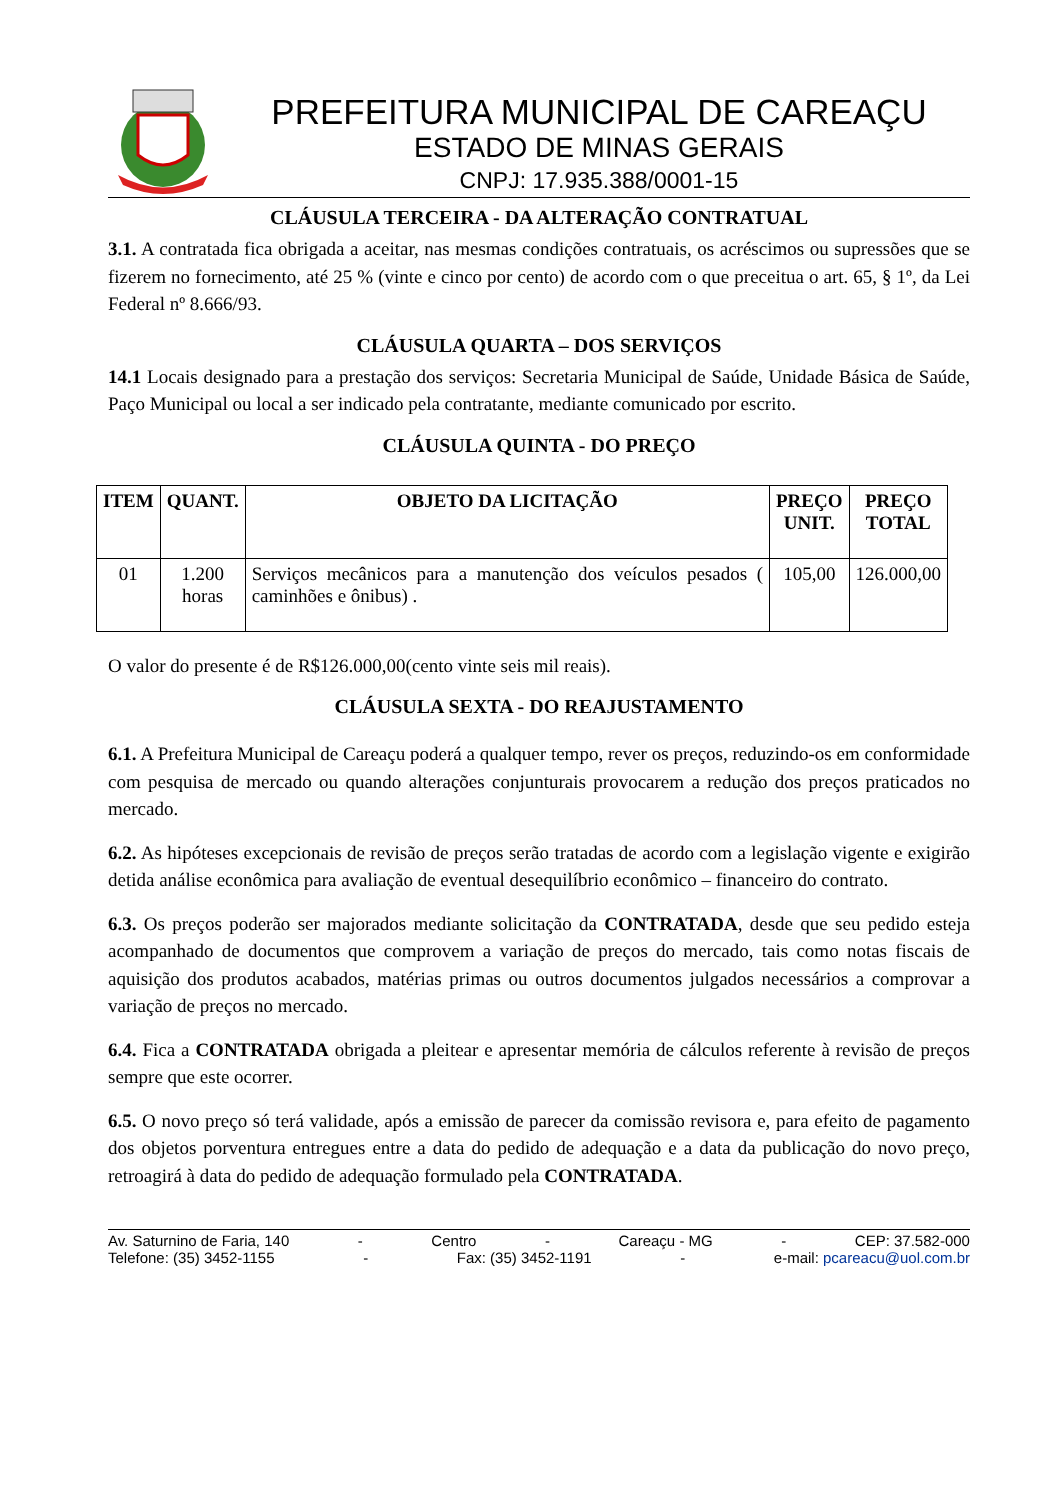PREFEITURA MUNICIPAL DE CAREAÇU
ESTADO DE MINAS GERAIS
CNPJ: 17.935.388/0001-15
CLÁUSULA TERCEIRA - DA ALTERAÇÃO CONTRATUAL
3.1. A contratada fica obrigada a aceitar, nas mesmas condições contratuais, os acréscimos ou supressões que se fizerem no fornecimento, até 25 % (vinte e cinco por cento) de acordo com o que preceitua o art. 65, § 1º, da Lei Federal nº 8.666/93.
CLÁUSULA QUARTA – DOS SERVIÇOS
14.1 Locais designado para a prestação dos serviços: Secretaria Municipal de Saúde, Unidade Básica de Saúde, Paço Municipal ou local a ser indicado pela contratante, mediante comunicado por escrito.
CLÁUSULA QUINTA - DO PREÇO
| ITEM | QUANT. | OBJETO DA LICITAÇÃO | PREÇO UNIT. | PREÇO TOTAL |
| --- | --- | --- | --- | --- |
| 01 | 1.200 horas | Serviços mecânicos para a manutenção dos veículos pesados ( caminhões e ônibus) . | 105,00 | 126.000,00 |
O valor do presente é de R$126.000,00(cento vinte seis mil reais).
CLÁUSULA SEXTA - DO REAJUSTAMENTO
6.1. A Prefeitura Municipal de Careaçu poderá a qualquer tempo, rever os preços, reduzindo-os em conformidade com pesquisa de mercado ou quando alterações conjunturais provocarem a redução dos preços praticados no mercado.
6.2. As hipóteses excepcionais de revisão de preços serão tratadas de acordo com a legislação vigente e exigirão detida análise econômica para avaliação de eventual desequilíbrio econômico – financeiro do contrato.
6.3. Os preços poderão ser majorados mediante solicitação da CONTRATADA, desde que seu pedido esteja acompanhado de documentos que comprovem a variação de preços do mercado, tais como notas fiscais de aquisição dos produtos acabados, matérias primas ou outros documentos julgados necessários a comprovar a variação de preços no mercado.
6.4. Fica a CONTRATADA obrigada a pleitear e apresentar memória de cálculos referente à revisão de preços sempre que este ocorrer.
6.5. O novo preço só terá validade, após a emissão de parecer da comissão revisora e, para efeito de pagamento dos objetos porventura entregues entre a data do pedido de adequação e a data da publicação do novo preço, retroagirá à data do pedido de adequação formulado pela CONTRATADA.
Av. Saturnino de Faria, 140 - Centro - Careaçu - MG - CEP: 37.582-000
Telefone: (35) 3452-1155 - Fax: (35) 3452-1191 - e-mail: pcareacu@uol.com.br